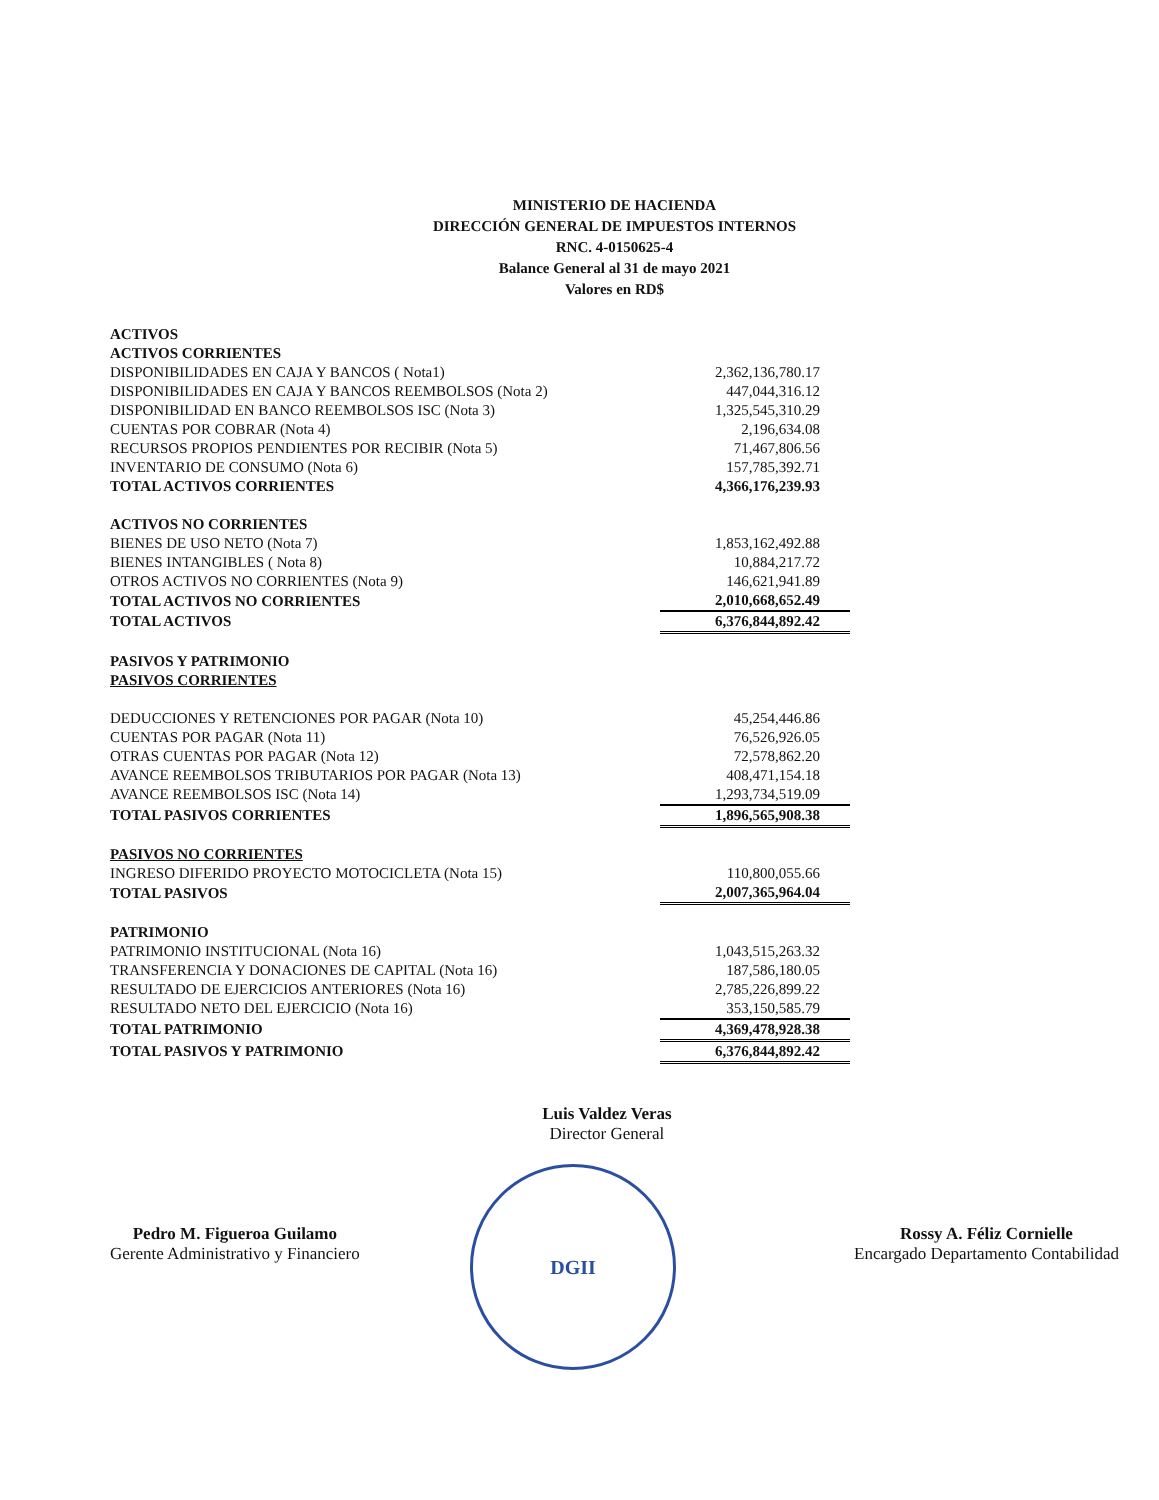MINISTERIO DE HACIENDA
DIRECCIÓN GENERAL DE IMPUESTOS INTERNOS
RNC. 4-0150625-4
Balance General al 31 de mayo 2021
Valores en RD$
| ACTIVOS | |
| ACTIVOS CORRIENTES | |
| DISPONIBILIDADES EN CAJA Y BANCOS ( Nota1) | 2,362,136,780.17 |
| DISPONIBILIDADES EN CAJA Y BANCOS REEMBOLSOS (Nota 2) | 447,044,316.12 |
| DISPONIBILIDAD EN BANCO REEMBOLSOS ISC (Nota 3) | 1,325,545,310.29 |
| CUENTAS POR COBRAR (Nota 4) | 2,196,634.08 |
| RECURSOS PROPIOS PENDIENTES POR RECIBIR (Nota 5) | 71,467,806.56 |
| INVENTARIO DE CONSUMO (Nota 6) | 157,785,392.71 |
| TOTAL ACTIVOS CORRIENTES | 4,366,176,239.93 |
| ACTIVOS NO CORRIENTES | |
| BIENES DE USO NETO (Nota 7) | 1,853,162,492.88 |
| BIENES INTANGIBLES ( Nota 8) | 10,884,217.72 |
| OTROS ACTIVOS NO CORRIENTES (Nota 9) | 146,621,941.89 |
| TOTAL ACTIVOS NO CORRIENTES | 2,010,668,652.49 |
| TOTAL ACTIVOS | 6,376,844,892.42 |
| PASIVOS Y PATRIMONIO | |
| PASIVOS CORRIENTES | |
| DEDUCCIONES Y RETENCIONES POR PAGAR (Nota 10) | 45,254,446.86 |
| CUENTAS POR PAGAR (Nota 11) | 76,526,926.05 |
| OTRAS CUENTAS POR PAGAR (Nota 12) | 72,578,862.20 |
| AVANCE REEMBOLSOS TRIBUTARIOS POR PAGAR (Nota 13) | 408,471,154.18 |
| AVANCE REEMBOLSOS ISC (Nota 14) | 1,293,734,519.09 |
| TOTAL PASIVOS CORRIENTES | 1,896,565,908.38 |
| PASIVOS NO CORRIENTES | |
| INGRESO DIFERIDO PROYECTO MOTOCICLETA (Nota 15) | 110,800,055.66 |
| TOTAL PASIVOS | 2,007,365,964.04 |
| PATRIMONIO | |
| PATRIMONIO INSTITUCIONAL (Nota 16) | 1,043,515,263.32 |
| TRANSFERENCIA Y DONACIONES DE CAPITAL (Nota 16) | 187,586,180.05 |
| RESULTADO DE EJERCICIOS ANTERIORES (Nota 16) | 2,785,226,899.22 |
| RESULTADO NETO DEL EJERCICIO (Nota 16) | 353,150,585.79 |
| TOTAL PATRIMONIO | 4,369,478,928.38 |
| TOTAL PASIVOS Y PATRIMONIO | 6,376,844,892.42 |
Pedro M. Figueroa Guilamo
Gerente Administrativo y Financiero
Luis Valdez Veras
Director General
Rossy A. Féliz Cornielle
Encargado Departamento Contabilidad
DGII